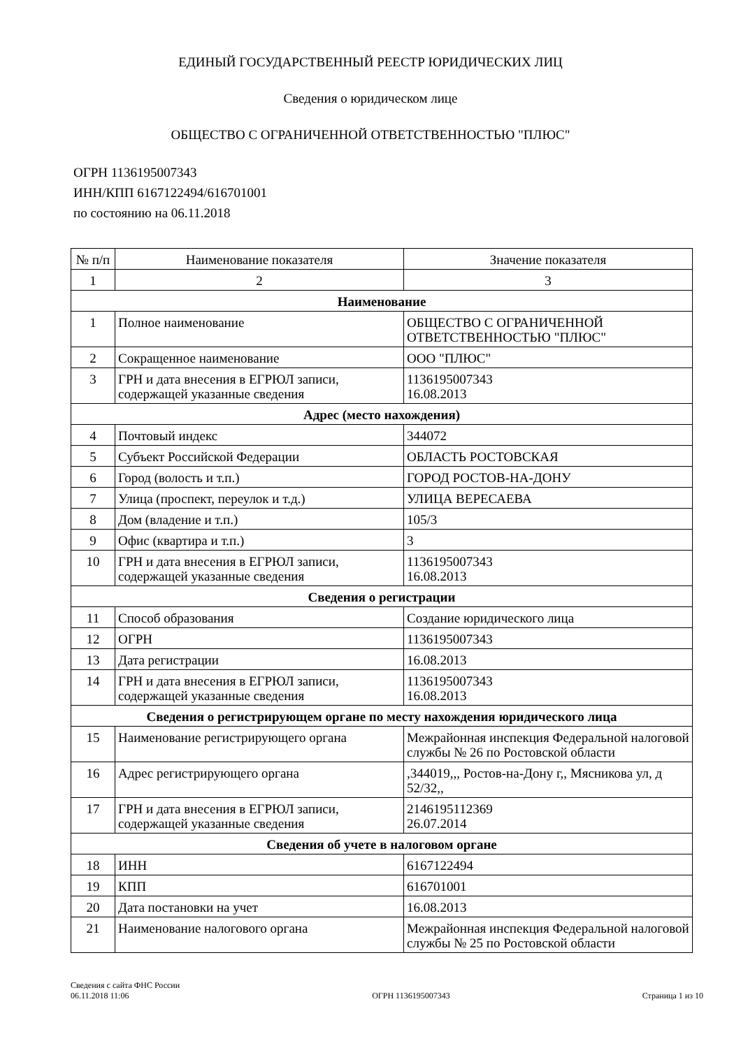ЕДИНЫЙ ГОСУДАРСТВЕННЫЙ РЕЕСТР ЮРИДИЧЕСКИХ ЛИЦ
Сведения о юридическом лице
ОБЩЕСТВО С ОГРАНИЧЕННОЙ ОТВЕТСТВЕННОСТЬЮ "ПЛЮС"
ОГРН 1136195007343
ИНН/КПП 6167122494/616701001
по состоянию на 06.11.2018
| № п/п | Наименование показателя | Значение показателя |
| --- | --- | --- |
| 1 | 2 | 3 |
| Наименование | | |
| 1 | Полное наименование | ОБЩЕСТВО С ОГРАНИЧЕННОЙ ОТВЕТСТВЕННОСТЬЮ "ПЛЮС" |
| 2 | Сокращенное наименование | ООО "ПЛЮС" |
| 3 | ГРН и дата внесения в ЕГРЮЛ записи, содержащей указанные сведения | 1136195007343 16.08.2013 |
| Адрес (место нахождения) | | |
| 4 | Почтовый индекс | 344072 |
| 5 | Субъект Российской Федерации | ОБЛАСТЬ РОСТОВСКАЯ |
| 6 | Город (волость и т.п.) | ГОРОД РОСТОВ-НА-ДОНУ |
| 7 | Улица (проспект, переулок и т.д.) | УЛИЦА ВЕРЕСАЕВА |
| 8 | Дом (владение и т.п.) | 105/3 |
| 9 | Офис (квартира и т.п.) | 3 |
| 10 | ГРН и дата внесения в ЕГРЮЛ записи, содержащей указанные сведения | 1136195007343 16.08.2013 |
| Сведения о регистрации | | |
| 11 | Способ образования | Создание юридического лица |
| 12 | ОГРН | 1136195007343 |
| 13 | Дата регистрации | 16.08.2013 |
| 14 | ГРН и дата внесения в ЕГРЮЛ записи, содержащей указанные сведения | 1136195007343 16.08.2013 |
| Сведения о регистрирующем органе по месту нахождения юридического лица | | |
| 15 | Наименование регистрирующего органа | Межрайонная инспекция Федеральной налоговой службы № 26 по Ростовской области |
| 16 | Адрес регистрирующего органа | ,344019,,, Ростов-на-Дону г,, Мясникова ул, д 52/32,, |
| 17 | ГРН и дата внесения в ЕГРЮЛ записи, содержащей указанные сведения | 2146195112369 26.07.2014 |
| Сведения об учете в налоговом органе | | |
| 18 | ИНН | 6167122494 |
| 19 | КПП | 616701001 |
| 20 | Дата постановки на учет | 16.08.2013 |
| 21 | Наименование налогового органа | Межрайонная инспекция Федеральной налоговой службы № 25 по Ростовской области |
Сведения с сайта ФНС России
06.11.2018 11:06
ОГРН 1136195007343
Страница 1 из 10